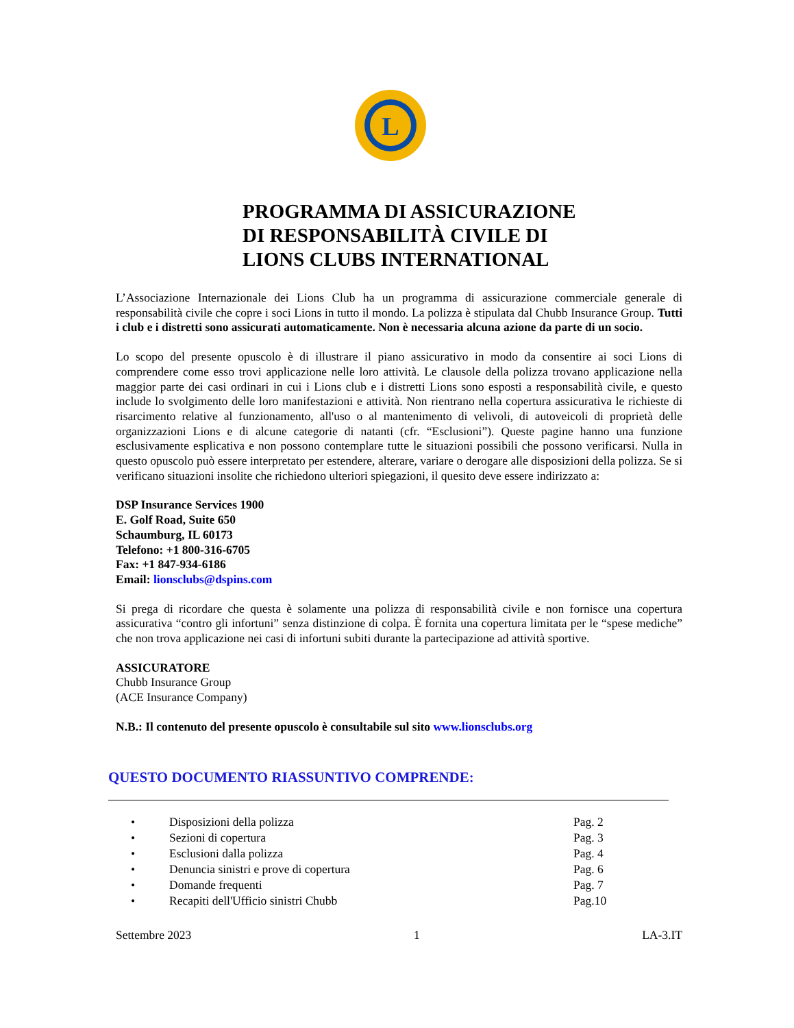L
PROGRAMMA DI ASSICURAZIONE
DI RESPONSABILITÀ CIVILE DI
LIONS CLUBS INTERNATIONAL
L’Associazione Internazionale dei Lions Club ha un programma di assicurazione commerciale generale di responsabilità civile che copre i soci Lions in tutto il mondo. La polizza è stipulata dal Chubb Insurance Group. Tutti i club e i distretti sono assicurati automaticamente. Non è necessaria alcuna azione da parte di un socio.
Lo scopo del presente opuscolo è di illustrare il piano assicurativo in modo da consentire ai soci Lions di comprendere come esso trovi applicazione nelle loro attività. Le clausole della polizza trovano applicazione nella maggior parte dei casi ordinari in cui i Lions club e i distretti Lions sono esposti a responsabilità civile, e questo include lo svolgimento delle loro manifestazioni e attività. Non rientrano nella copertura assicurativa le richieste di risarcimento relative al funzionamento, all'uso o al mantenimento di velivoli, di autoveicoli di proprietà delle organizzazioni Lions e di alcune categorie di natanti (cfr. “Esclusioni”). Queste pagine hanno una funzione esclusivamente esplicativa e non possono contemplare tutte le situazioni possibili che possono verificarsi. Nulla in questo opuscolo può essere interpretato per estendere, alterare, variare o derogare alle disposizioni della polizza. Se si verificano situazioni insolite che richiedono ulteriori spiegazioni, il quesito deve essere indirizzato a:
DSP Insurance Services 1900
E. Golf Road, Suite 650
Schaumburg, IL 60173
Telefono: +1 800-316-6705
Fax: +1 847-934-6186
Email: lionsclubs@dspins.com
Si prega di ricordare che questa è solamente una polizza di responsabilità civile e non fornisce una copertura assicurativa “contro gli infortuni” senza distinzione di colpa. È fornita una copertura limitata per le “spese mediche” che non trova applicazione nei casi di infortuni subiti durante la partecipazione ad attività sportive.
ASSICURATORE
Chubb Insurance Group
(ACE Insurance Company)
N.B.: Il contenuto del presente opuscolo è consultabile sul sito www.lionsclubs.org
QUESTO DOCUMENTO RIASSUNTIVO COMPRENDE:
• Disposizioni della polizza Pag. 2
• Sezioni di copertura Pag. 3
• Esclusioni dalla polizza Pag. 4
• Denuncia sinistri e prove di copertura Pag. 6
• Domande frequenti Pag. 7
• Recapiti dell'Ufficio sinistri Chubb Pag.10
Settembre 2023 1 LA-3.IT